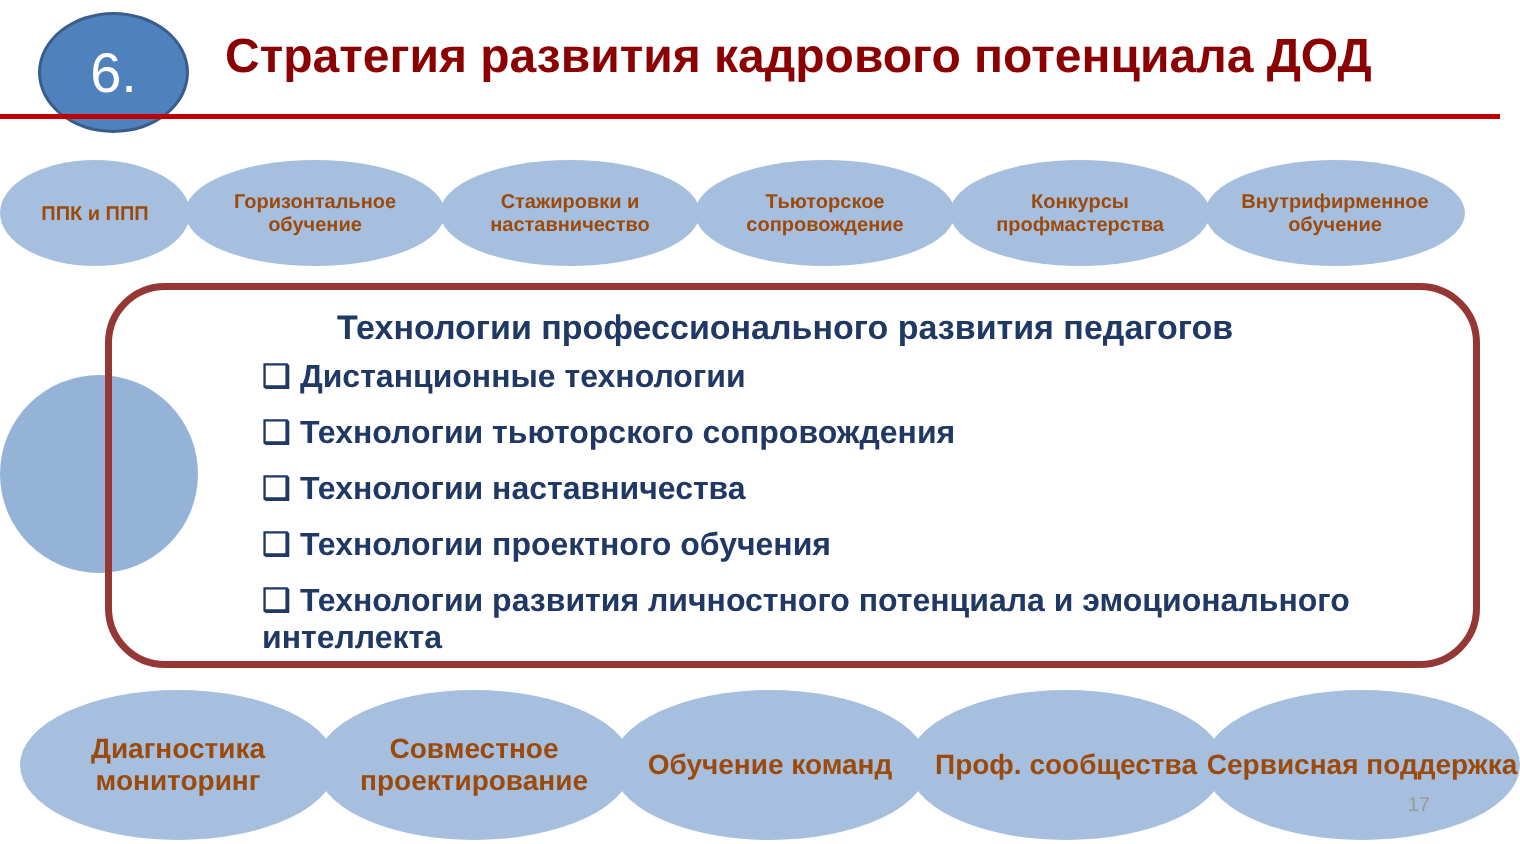6.
Стратегия развития кадрового потенциала ДОД
ППК и ППП Горизонтальное обучение
Стажировки и наставничество
Тьюторское сопровождение
Конкурсы профмастерства
Внутрифирменное обучение
Технологии профессионального развития педагогов
❑ Дистанционные технологии
❑ Технологии тьюторского сопровождения
❑ Технологии наставничества
❑ Технологии проектного обучения
❑ Технологии развития личностного потенциала и эмоционального интеллекта
Диагностика мониторинг
Совместное проектирование
Обучение команд Проф. сообщества Сервисная поддержка
17